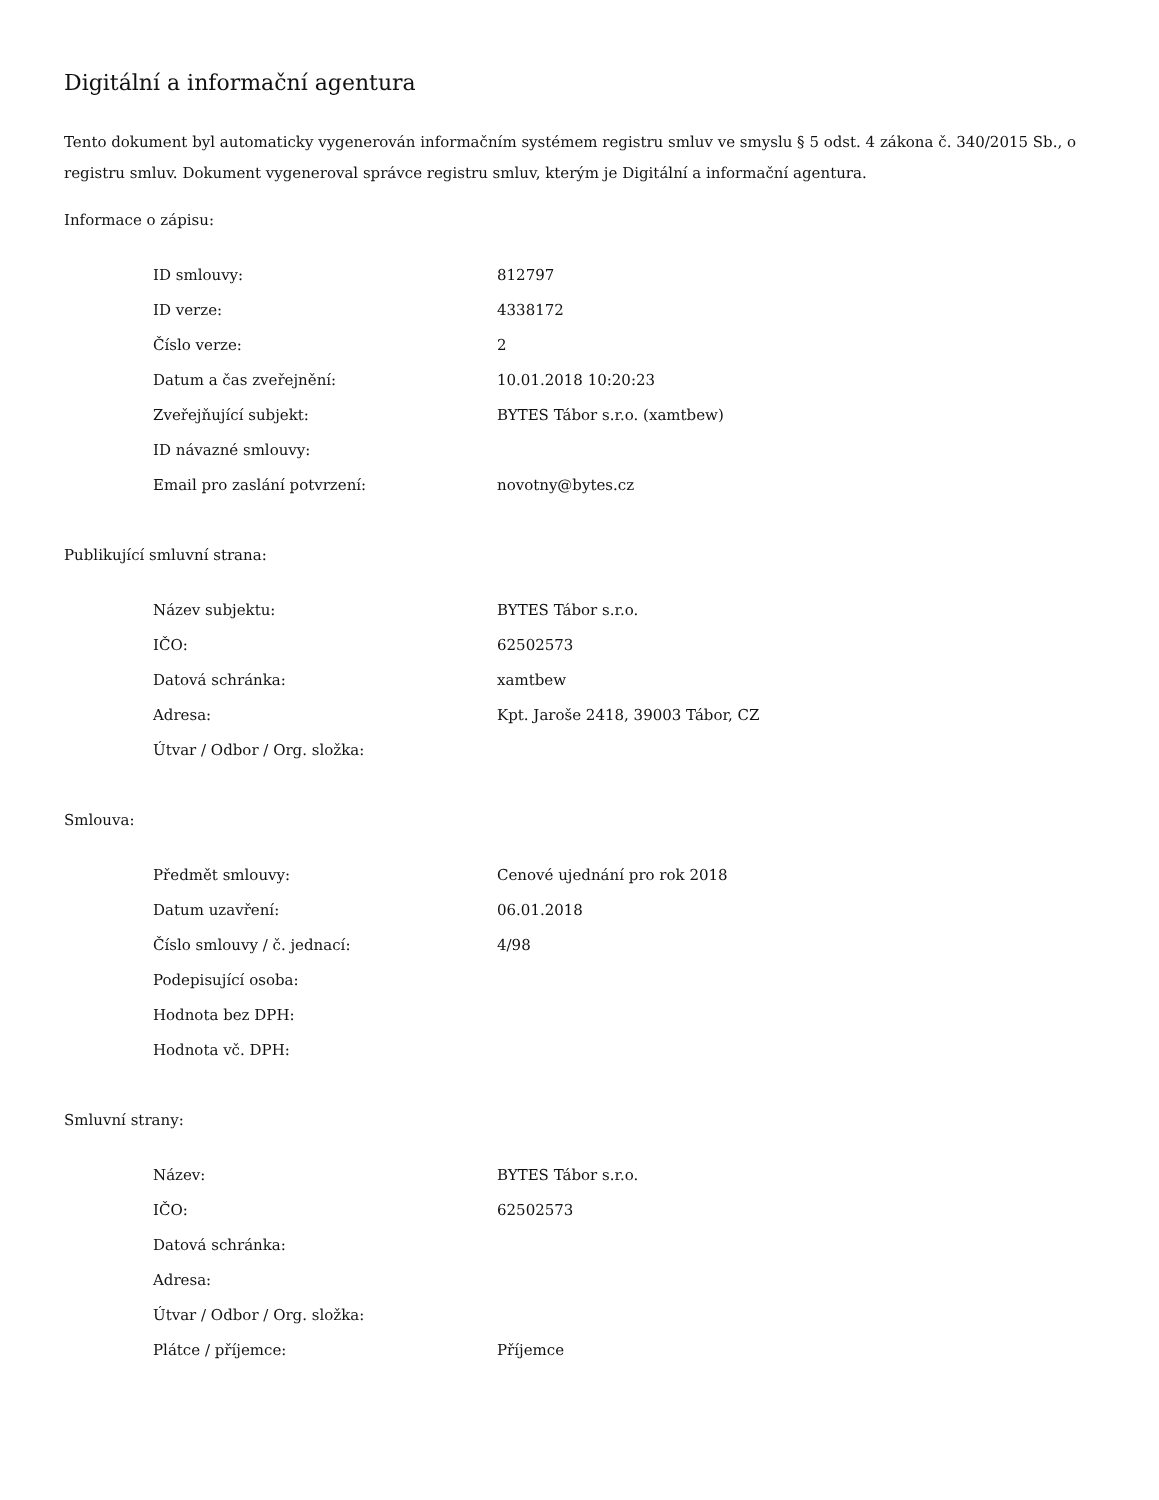Digitální a informační agentura
Tento dokument byl automaticky vygenerován informačním systémem registru smluv ve smyslu § 5 odst. 4 zákona č. 340/2015 Sb., o registru smluv. Dokument vygeneroval správce registru smluv, kterým je Digitální a informační agentura.
Informace o zápisu:
| ID smlouvy: | 812797 |
| ID verze: | 4338172 |
| Číslo verze: | 2 |
| Datum a čas zveřejnění: | 10.01.2018 10:20:23 |
| Zveřejňující subjekt: | BYTES Tábor s.r.o. (xamtbew) |
| ID návazné smlouvy: | |
| Email pro zaslání potvrzení: | novotny@bytes.cz |
Publikující smluvní strana:
| Název subjektu: | BYTES Tábor s.r.o. |
| IČO: | 62502573 |
| Datová schránka: | xamtbew |
| Adresa: | Kpt. Jaroše 2418, 39003 Tábor, CZ |
| Útvar / Odbor / Org. složka: | |
Smlouva:
| Předmět smlouvy: | Cenové ujednání pro rok 2018 |
| Datum uzavření: | 06.01.2018 |
| Číslo smlouvy / č. jednací: | 4/98 |
| Podepisující osoba: | |
| Hodnota bez DPH: | |
| Hodnota vč. DPH: | |
Smluvní strany:
| Název: | BYTES Tábor s.r.o. |
| IČO: | 62502573 |
| Datová schránka: | |
| Adresa: | |
| Útvar / Odbor / Org. složka: | |
| Plátce / příjemce: | Příjemce |